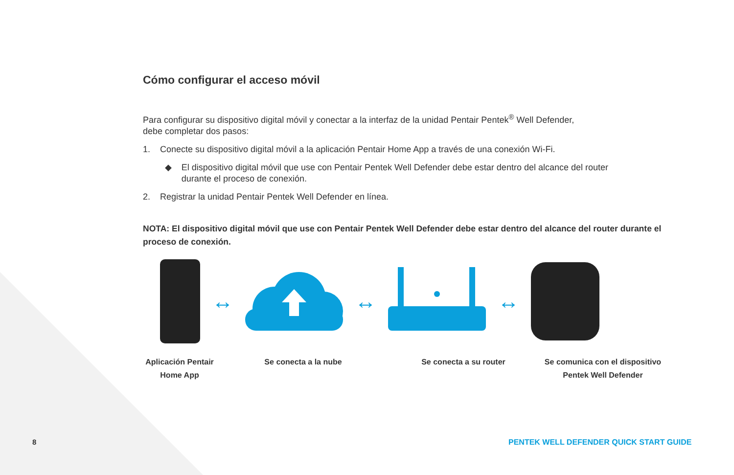Cómo configurar el acceso móvil
Para configurar su dispositivo digital móvil y conectar a la interfaz de la unidad Pentair Pentek<sup>®</sup> Well Defender,
debe completar dos pasos:
1. Conecte su dispositivo digital móvil a la aplicación Pentair Home App a través de una conexión Wi-Fi.
◆ El dispositivo digital móvil que use con Pentair Pentek Well Defender debe estar dentro del alcance del router
durante el proceso de conexión.
2. Registrar la unidad Pentair Pentek Well Defender en línea.
NOTA: El dispositivo digital móvil que use con Pentair Pentek Well Defender debe estar dentro del alcance del router durante el proceso de conexión.
↔ ↔ ↔
Aplicación Pentair
Home App
Se conecta a la nube Se conecta a su router Se comunica con el dispositivo
Pentek Well Defender
8
PENTEK WELL DEFENDER QUICK START GUIDE